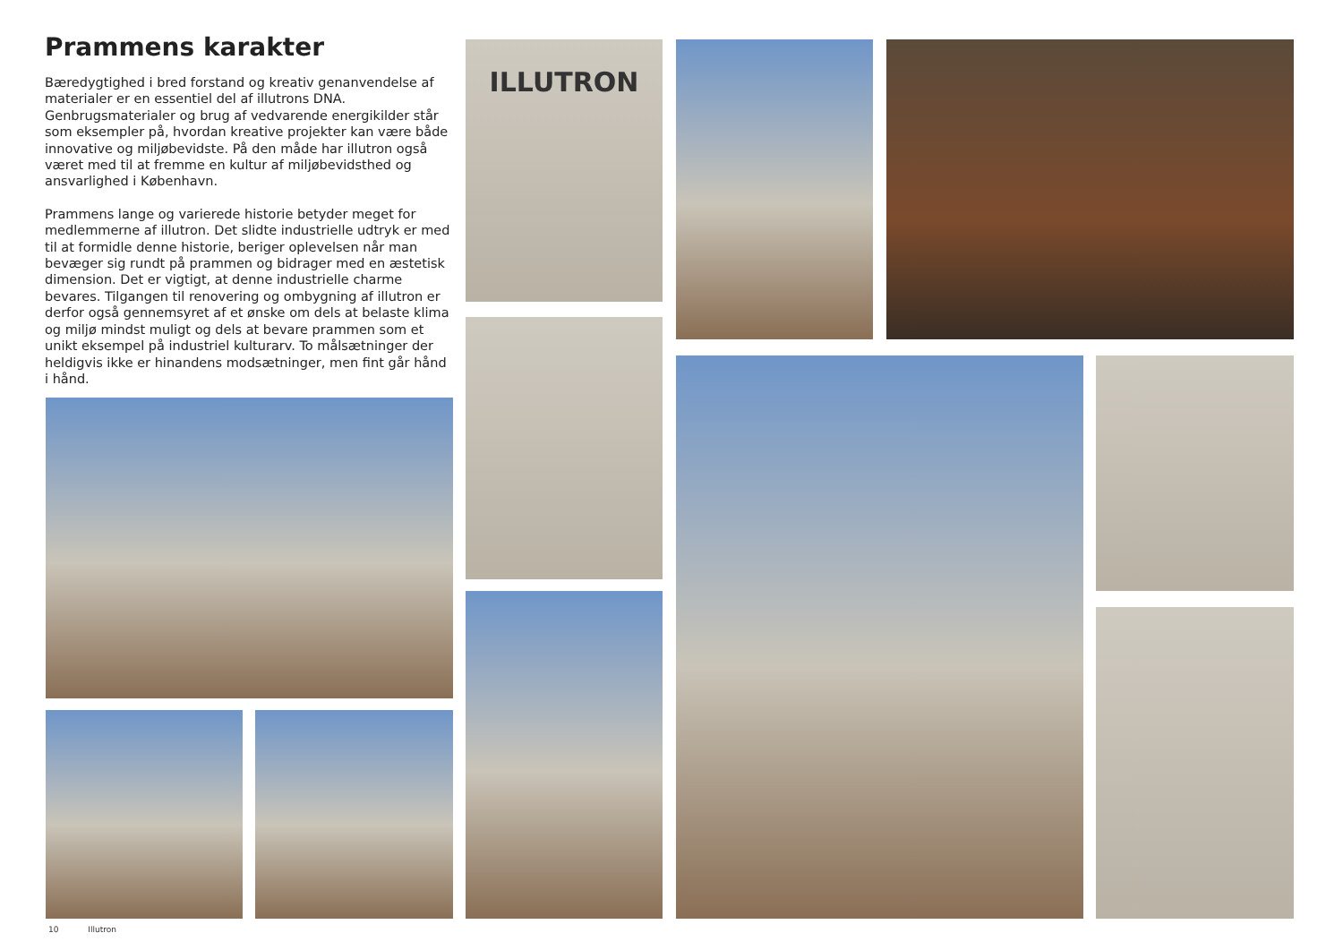Prammens karakter
Bæredygtighed i bred forstand og kreativ genanvendelse af materialer er en essentiel del af illutrons DNA. Genbrugsmaterialer og brug af vedvarende energikilder står som eksempler på, hvordan kreative projekter kan være både innovative og miljøbevidste. På den måde har illutron også været med til at fremme en kultur af miljøbevidsthed og ansvarlighed i København.
Prammens lange og varierede historie betyder meget for medlemmerne af illutron. Det slidte industrielle udtryk er med til at formidle denne historie, beriger oplevelsen når man bevæger sig rundt på prammen og bidrager med en æstetisk dimension. Det er vigtigt, at denne industrielle charme bevares. Tilgangen til renovering og ombygning af illutron er derfor også gennemsyret af et ønske om dels at belaste klima og miljø mindst muligt og dels at bevare prammen som et unikt eksempel på industriel kulturarv. To målsætninger der heldigvis ikke er hinandens modsætninger, men fint går hånd i hånd.
ILLUTRON
10 Illutron